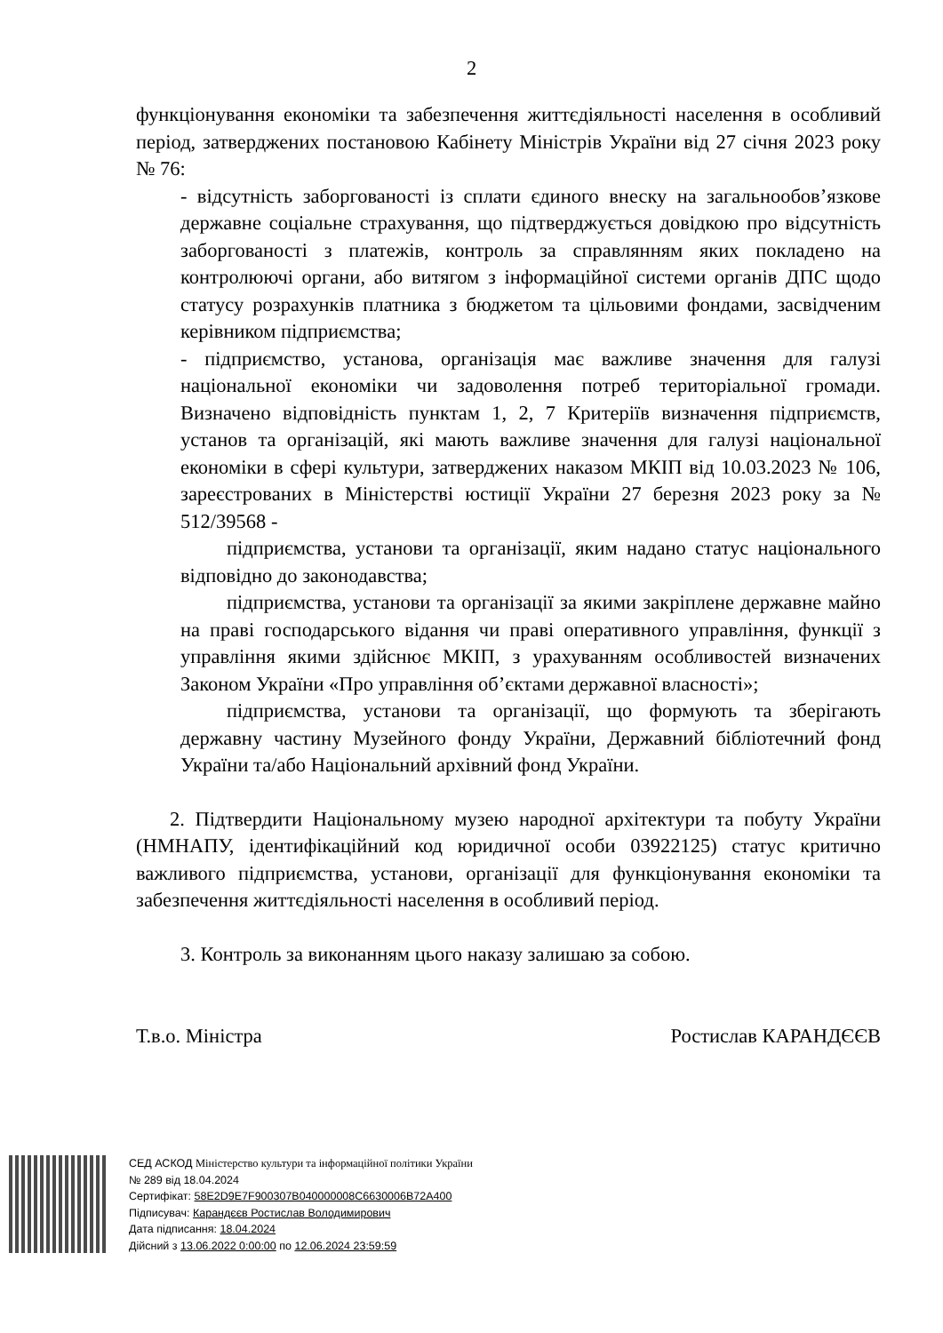2
функціонування економіки та забезпечення життєдіяльності населення в особливий період, затверджених постановою Кабінету Міністрів України від 27 січня 2023 року № 76:
- відсутність заборгованості із сплати єдиного внеску на загальнообов’язкове державне соціальне страхування, що підтверджується довідкою про відсутність заборгованості з платежів, контроль за справлянням яких покладено на контролюючі органи, або витягом з інформаційної системи органів ДПС щодо статусу розрахунків платника з бюджетом та цільовими фондами, засвідченим керівником підприємства;
- підприємство, установа, організація має важливе значення для галузі національної економіки чи задоволення потреб територіальної громади. Визначено відповідність пунктам 1, 2, 7 Критеріїв визначення підприємств, установ та організацій, які мають важливе значення для галузі національної економіки в сфері культури, затверджених наказом МКІП від 10.03.2023 № 106, зареєстрованих в Міністерстві юстиції України 27 березня 2023 року за № 512/39568 -
підприємства, установи та організації, яким надано статус національного відповідно до законодавства;
підприємства, установи та організації за якими закріплене державне майно на праві господарського відання чи праві оперативного управління, функції з управління якими здійснює МКІП, з урахуванням особливостей визначених Законом України «Про управління об’єктами державної власності»;
підприємства, установи та організації, що формують та зберігають державну частину Музейного фонду України, Державний бібліотечний фонд України та/або Національний архівний фонд України.
2. Підтвердити Національному музею народної архітектури та побуту України (НМНАПУ, ідентифікаційний код юридичної особи 03922125) статус критично важливого підприємства, установи, організації для функціонування економіки та забезпечення життєдіяльності населення в особливий період.
3. Контроль за виконанням цього наказу залишаю за собою.
Т.в.о. Міністра Ростислав КАРАНДЄЄВ
СЕД АСКОД Міністерство культури та інформаційної політики України
№ 289 від 18.04.2024
Сертифікат: 58E2D9E7F900307B040000008C6630006B72A400
Підписувач: Карандєєв Ростислав Володимирович
Дата підписання: 18.04.2024
Дійсний з 13.06.2022 0:00:00 по 12.06.2024 23:59:59